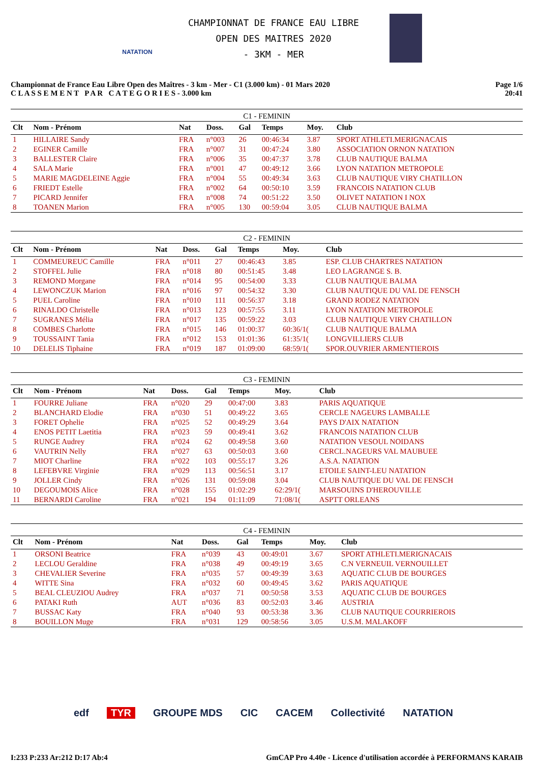NATATION
CHAMPIONNAT DE FRANCE EAU LIBRE
OPEN DES MAITRES 2020
- 3KM - MER
Championnat de France Eau Libre Open des Maîtres - 3 km - Mer - C1 (3.000 km) - 01 Mars 2020
C L A S S E M E N T P A R C A T E G O R I E S - 3.000 km
Page 1/6
20:41
| C1 - FEMININ | | | | | | | |
| Clt | Nom - Prénom | Nat | Doss. | Gal | Temps | Moy. | Club |
| 1 | HILLAIRE Sandy | FRA | n°003 | 26 | 00:46:34 | 3.87 | SPORT ATHLETI.MERIGNACAIS |
| 2 | EGINER Camille | FRA | n°007 | 31 | 00:47:24 | 3.80 | ASSOCIATION ORNON NATATION |
| 3 | BALLESTER Claire | FRA | n°006 | 35 | 00:47:37 | 3.78 | CLUB NAUTIQUE BALMA |
| 4 | SALA Marie | FRA | n°001 | 47 | 00:49:12 | 3.66 | LYON NATATION METROPOLE |
| 5 | MARIE MAGDELEINE Aggie | FRA | n°004 | 55 | 00:49:34 | 3.63 | CLUB NAUTIQUE VIRY CHATILLON |
| 6 | FRIEDT Estelle | FRA | n°002 | 64 | 00:50:10 | 3.59 | FRANCOIS NATATION CLUB |
| 7 | PICARD Jennifer | FRA | n°008 | 74 | 00:51:22 | 3.50 | OLIVET NATATION I NOX |
| 8 | TOANEN Marion | FRA | n°005 | 130 | 00:59:04 | 3.05 | CLUB NAUTIQUE BALMA |
| C2 - FEMININ | | | | | | | |
| Clt | Nom - Prénom | Nat | Doss. | Gal | Temps | Moy. | Club |
| 1 | COMMEUREUC Camille | FRA | n°011 | 27 | 00:46:43 | 3.85 | ESP. CLUB CHARTRES NATATION |
| 2 | STOFFEL Julie | FRA | n°018 | 80 | 00:51:45 | 3.48 | LEO LAGRANGE S. B. |
| 3 | REMOND Morgane | FRA | n°014 | 95 | 00:54:00 | 3.33 | CLUB NAUTIQUE BALMA |
| 4 | LEWONCZUK Marion | FRA | n°016 | 97 | 00:54:32 | 3.30 | CLUB NAUTIQUE DU VAL DE FENSCH |
| 5 | PUEL Caroline | FRA | n°010 | 111 | 00:56:37 | 3.18 | GRAND RODEZ NATATION |
| 6 | RINALDO Christelle | FRA | n°013 | 123 | 00:57:55 | 3.11 | LYON NATATION METROPOLE |
| 7 | SUGRANES Mélia | FRA | n°017 | 135 | 00:59:22 | 3.03 | CLUB NAUTIQUE VIRY CHATILLON |
| 8 | COMBES Charlotte | FRA | n°015 | 146 | 01:00:37 | 60:36/1( | CLUB NAUTIQUE BALMA |
| 9 | TOUSSAINT Tania | FRA | n°012 | 153 | 01:01:36 | 61:35/1( | LONGVILLIERS CLUB |
| 10 | DELELIS Tiphaine | FRA | n°019 | 187 | 01:09:00 | 68:59/1( | SPOR.OUVRIER ARMENTIEROIS |
| C3 - FEMININ | | | | | | | |
| Clt | Nom - Prénom | Nat | Doss. | Gal | Temps | Moy. | Club |
| 1 | FOURRE Juliane | FRA | n°020 | 29 | 00:47:00 | 3.83 | PARIS AQUATIQUE |
| 2 | BLANCHARD Elodie | FRA | n°030 | 51 | 00:49:22 | 3.65 | CERCLE NAGEURS LAMBALLE |
| 3 | FORET Ophelie | FRA | n°025 | 52 | 00:49:29 | 3.64 | PAYS D'AIX NATATION |
| 4 | ENOS PETIT Laetitia | FRA | n°023 | 59 | 00:49:41 | 3.62 | FRANCOIS NATATION CLUB |
| 5 | RUNGE Audrey | FRA | n°024 | 62 | 00:49:58 | 3.60 | NATATION VESOUL NOIDANS |
| 6 | VAUTRIN Nelly | FRA | n°027 | 63 | 00:50:03 | 3.60 | CERCL.NAGEURS VAL MAUBUEE |
| 7 | MIOT Charline | FRA | n°022 | 103 | 00:55:17 | 3.26 | A.S.A. NATATION |
| 8 | LEFEBVRE Virginie | FRA | n°029 | 113 | 00:56:51 | 3.17 | ETOILE SAINT-LEU NATATION |
| 9 | JOLLER Cindy | FRA | n°026 | 131 | 00:59:08 | 3.04 | CLUB NAUTIQUE DU VAL DE FENSCH |
| 10 | DEGOUMOIS Alice | FRA | n°028 | 155 | 01:02:29 | 62:29/1( | MARSOUINS D'HEROUVILLE |
| 11 | BERNARDI Caroline | FRA | n°021 | 194 | 01:11:09 | 71:08/1( | ASPTT ORLEANS |
| C4 - FEMININ | | | | | | | |
| Clt | Nom - Prénom | Nat | Doss. | Gal | Temps | Moy. | Club |
| 1 | ORSONI Beatrice | FRA | n°039 | 43 | 00:49:01 | 3.67 | SPORT ATHLETI.MERIGNACAIS |
| 2 | LECLOU Geraldine | FRA | n°038 | 49 | 00:49:19 | 3.65 | C.N VERNEUIL VERNOUILLET |
| 3 | CHEVALIER Severine | FRA | n°035 | 57 | 00:49:39 | 3.63 | AQUATIC CLUB DE BOURGES |
| 4 | WITTE Sina | FRA | n°032 | 60 | 00:49:45 | 3.62 | PARIS AQUATIQUE |
| 5 | BEAL CLEUZIOU Audrey | FRA | n°037 | 71 | 00:50:58 | 3.53 | AQUATIC CLUB DE BOURGES |
| 6 | PATAKI Ruth | AUT | n°036 | 83 | 00:52:03 | 3.46 | AUSTRIA |
| 7 | BUSSAC Katy | FRA | n°040 | 93 | 00:53:38 | 3.36 | CLUB NAUTIQUE COURRIEROIS |
| 8 | BOUILLON Muge | FRA | n°031 | 129 | 00:58:56 | 3.05 | U.S.M. MALAKOFF |
edf TYR GROUPE MDS CIC CACEM Collectivité NATATION
I:233 P:233 Ar:212 D:17 Ab:4 GmCAP Pro 4.40e - Licence d'utilisation accordée à PERFORMANS KARAIB